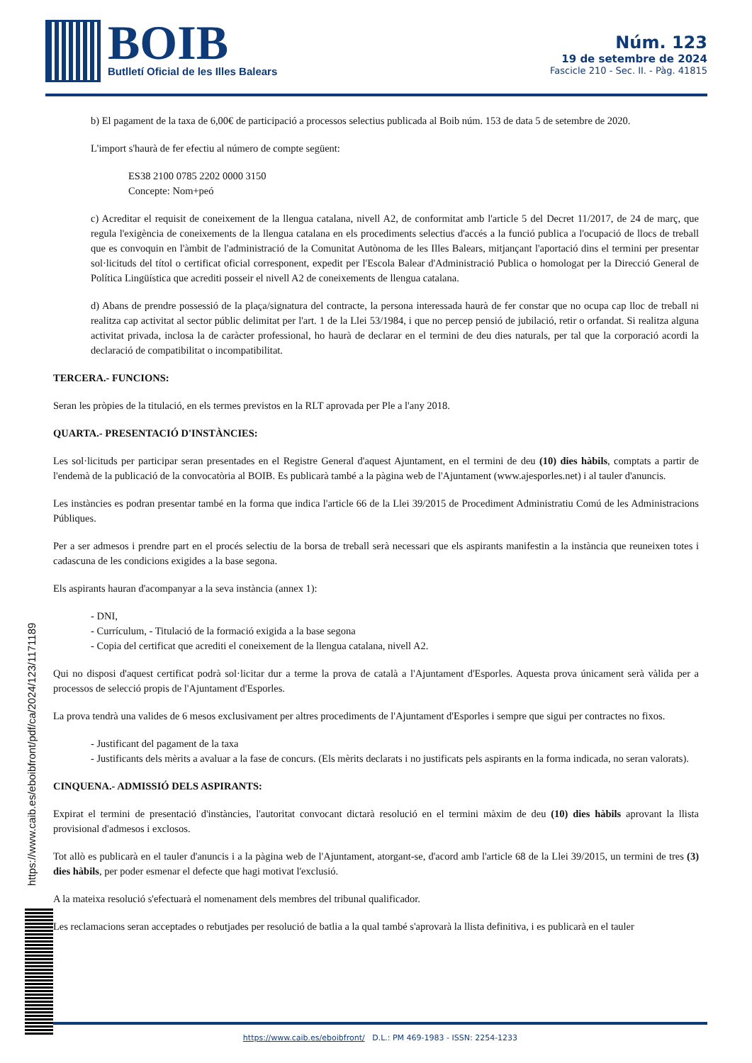BOIB
Butlletí Oficial de les Illes Balears
Núm. 123
19 de setembre de 2024
Fascicle 210 - Sec. II. - Pàg. 41815
b) El pagament de la taxa de 6,00€ de participació a processos selectius publicada al Boib núm. 153 de data 5 de setembre de 2020.
L'import s'haurà de fer efectiu al número de compte següent:
ES38 2100 0785 2202 0000 3150
Concepte: Nom+peó
c) Acreditar el requisit de coneixement de la llengua catalana, nivell A2, de conformitat amb l'article 5 del Decret 11/2017, de 24 de març, que regula l'exigència de coneixements de la llengua catalana en els procediments selectius d'accés a la funció publica a l'ocupació de llocs de treball que es convoquin en l'àmbit de l'administració de la Comunitat Autònoma de les Illes Balears, mitjançant l'aportació dins el termini per presentar sol·licituds del títol o certificat oficial corresponent, expedit per l'Escola Balear d'Administració Publica o homologat per la Direcció General de Política Lingüística que acrediti posseir el nivell A2 de coneixements de llengua catalana.
d) Abans de prendre possessió de la plaça/signatura del contracte, la persona interessada haurà de fer constar que no ocupa cap lloc de treball ni realitza cap activitat al sector públic delimitat per l'art. 1 de la Llei 53/1984, i que no percep pensió de jubilació, retir o orfandat. Si realitza alguna activitat privada, inclosa la de caràcter professional, ho haurà de declarar en el termini de deu dies naturals, per tal que la corporació acordi la declaració de compatibilitat o incompatibilitat.
TERCERA.- FUNCIONS:
Seran les pròpies de la titulació, en els termes previstos en la RLT aprovada per Ple a l'any 2018.
QUARTA.- PRESENTACIÓ D'INSTÀNCIES:
Les sol·licituds per participar seran presentades en el Registre General d'aquest Ajuntament, en el termini de deu (10) dies hàbils, comptats a partir de l'endemà de la publicació de la convocatòria al BOIB. Es publicarà també a la pàgina web de l'Ajuntament (www.ajesporles.net) i al tauler d'anuncis.
Les instàncies es podran presentar també en la forma que indica l'article 66 de la Llei 39/2015 de Procediment Administratiu Comú de les Administracions Públiques.
Per a ser admesos i prendre part en el procés selectiu de la borsa de treball serà necessari que els aspirants manifestin a la instància que reuneixen totes i cadascuna de les condicions exigides a la base segona.
Els aspirants hauran d'acompanyar a la seva instància (annex 1):
- DNI,
- Currículum, - Titulació de la formació exigida a la base segona
- Copia del certificat que acrediti el coneixement de la llengua catalana, nivell A2.
Qui no disposi d'aquest certificat podrà sol·licitar dur a terme la prova de català a l'Ajuntament d'Esporles. Aquesta prova únicament serà vàlida per a processos de selecció propis de l'Ajuntament d'Esporles.
La prova tendrà una valides de 6 mesos exclusivament per altres procediments de l'Ajuntament d'Esporles i sempre que sigui per contractes no fixos.
- Justificant del pagament de la taxa
- Justificants dels mèrits a avaluar a la fase de concurs. (Els mèrits declarats i no justificats pels aspirants en la forma indicada, no seran valorats).
CINQUENA.- ADMISSIÓ DELS ASPIRANTS:
Expirat el termini de presentació d'instàncies, l'autoritat convocant dictarà resolució en el termini màxim de deu (10) dies hàbils aprovant la llista provisional d'admesos i exclosos.
Tot allò es publicarà en el tauler d'anuncis i a la pàgina web de l'Ajuntament, atorgant-se, d'acord amb l'article 68 de la Llei 39/2015, un termini de tres (3) dies hàbils, per poder esmenar el defecte que hagi motivat l'exclusió.
A la mateixa resolució s'efectuarà el nomenament dels membres del tribunal qualificador.
Les reclamacions seran acceptades o rebutjades per resolució de batlia a la qual també s'aprovarà la llista definitiva, i es publicarà en el tauler
https://www.caib.es/eboibfront/pdf/ca/2024/123/1171189
https://www.caib.es/eboibfront/ D.L.: PM 469-1983 - ISSN: 2254-1233